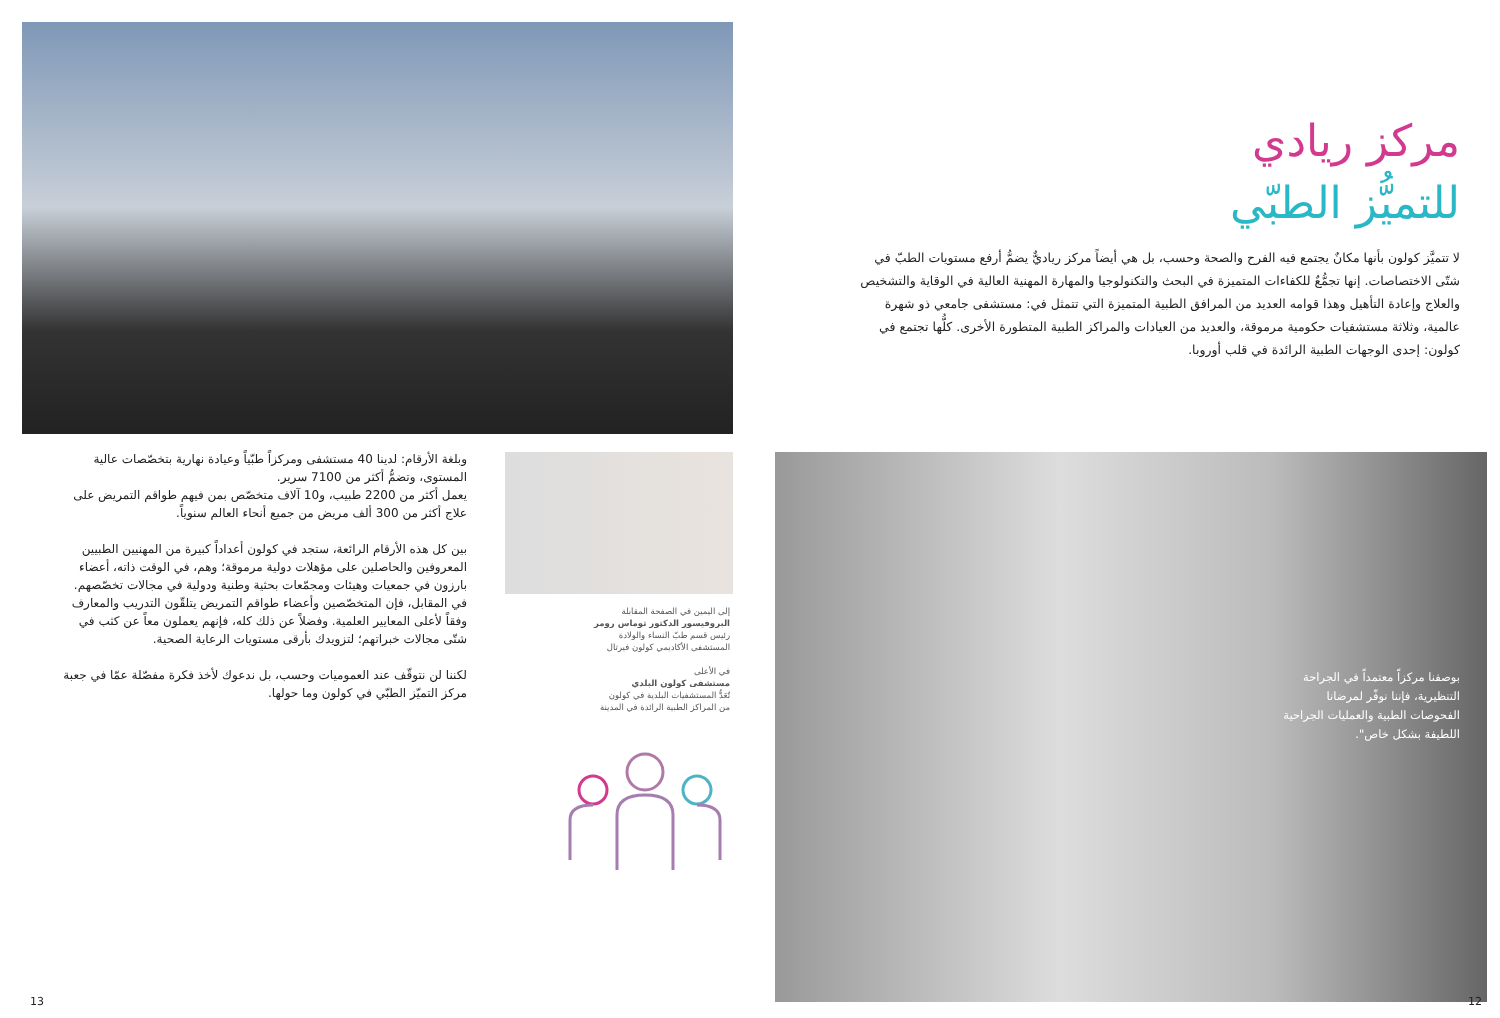مركز ريادي
للتميُّز الطبّي
لا تتميَّز كولون بأنها مكانٌ يجتمع فيه الفرح والصحة وحسب، بل هي أيضاً مركز رياديٌّ يضمُّ أرفع مستويات الطبّ في شتّى الاختصاصات. إنها تجمُّعٌ للكفاءات المتميزة في البحث والتكنولوجيا والمهارة المهنية العالية في الوقاية والتشخيص والعلاج وإعادة التأهيل وهذا قوامه العديد من المرافق الطبية المتميزة التي تتمثل في: مستشفى جامعي ذو شهرة عالمية، وثلاثة مستشفيات حكومية مرموقة، والعديد من العيادات والمراكز الطبية المتطورة الأخرى. كلُّها تجتمع في كولون: إحدى الوجهات الطبية الرائدة في قلب أوروبا.
بوصفنا مركزاً معتمداً في الجراحة التنظيرية، فإننا نوفّر لمرضانا الفحوصات الطبية والعمليات الجراحية اللطيفة بشكل خاص".
12
إلى اليمين في الصفحة المقابلة
البروفيسور الدكتور توماس رومر
رئيس قسم طبّ النساء والولادة
المستشفى الأكاديمي كولون فيرتال
في الأعلى
مستشفى كولون البلدي
تُعَدُّ المستشفيات البلدية في كولون
من المراكز الطبية الرائدة في المدينة
وبلغة الأرقام: لدينا 40 مستشفى ومركزاً طبّياً وعيادة نهارية بتخصّصات عالية المستوى، وتضمُّ أكثر من 7100 سرير.
يعمل أكثر من 2200 طبيب، و10 آلاف متخصّص بمن فيهم طواقم التمريض على علاج أكثر من 300 ألف مريض من جميع أنحاء العالم سنوياً.
بين كل هذه الأرقام الرائعة، ستجد في كولون أعداداً كبيرة من المهنيين الطبيين المعروفين والحاصلين على مؤهلات دولية مرموقة؛ وهم، في الوقت ذاته، أعضاء بارزون في جمعيات وهيئات ومجمّعات بحثية وطنية ودولية في مجالات تخصّصهم. في المقابل، فإن المتخصّصين وأعضاء طواقم التمريض يتلقّون التدريب والمعارف وفقاً لأعلى المعايير العلمية. وفضلاً عن ذلك كله، فإنهم يعملون معاً عن كثب في شتّى مجالات خبراتهم؛ لتزويدك بأرقى مستويات الرعاية الصحية.
لكننا لن نتوقّف عند العموميات وحسب، بل ندعوك لأخذ فكرة مفصّلة عمّا في جعبة مركز التميّز الطبّي في كولون وما حولها.
13